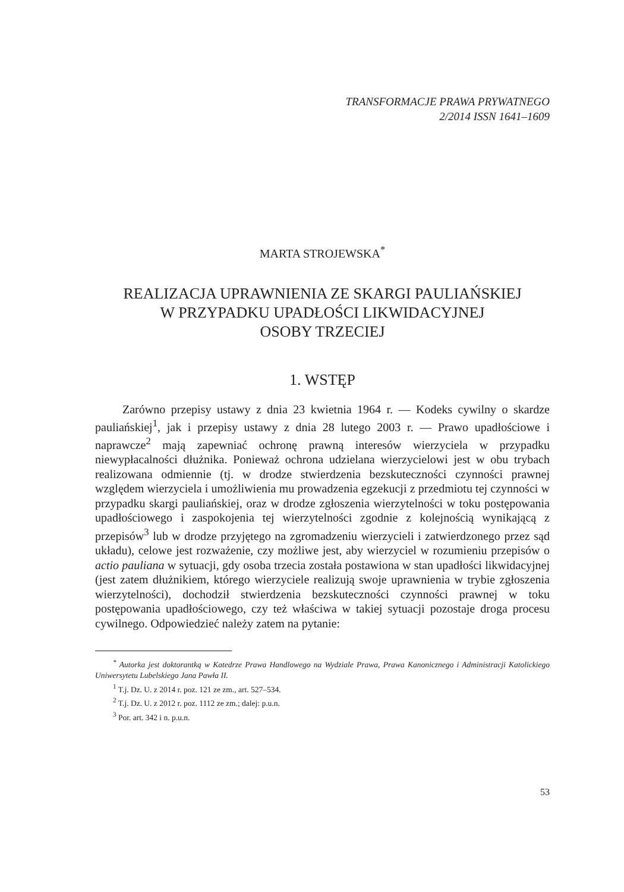TRANSFORMACJE PRAWA PRYWATNEGO
2/2014 ISSN 1641–1609
MARTA STROJEWSKA<sup>*</sup>
REALIZACJA UPRAWNIENIA ZE SKARGI PAULIAŃSKIEJ
W PRZYPADKU UPADŁOŚCI LIKWIDACYJNEJ
OSOBY TRZECIEJ
1. WSTĘP
Zarówno przepisy ustawy z dnia 23 kwietnia 1964 r. — Kodeks cywilny o skardze pauliańskiej<sup>1</sup>, jak i przepisy ustawy z dnia 28 lutego 2003 r. — Prawo upadłościowe i naprawcze<sup>2</sup> mają zapewniać ochronę prawną interesów wierzyciela w przypadku niewypłacalności dłużnika. Ponieważ ochrona udzielana wierzycielowi jest w obu trybach realizowana odmiennie (tj. w drodze stwierdzenia bezskuteczności czynności prawnej względem wierzyciela i umożliwienia mu prowadzenia egzekucji z przedmiotu tej czynności w przypadku skargi pauliańskiej, oraz w drodze zgłoszenia wierzytelności w toku postępowania upadłościowego i zaspokojenia tej wierzytelności zgodnie z kolejnością wynikającą z przepisów<sup>3</sup> lub w drodze przyjętego na zgromadzeniu wierzycieli i zatwierdzonego przez sąd układu), celowe jest rozważenie, czy możliwe jest, aby wierzyciel w rozumieniu przepisów o actio pauliana w sytuacji, gdy osoba trzecia została postawiona w stan upadłości likwidacyjnej (jest zatem dłużnikiem, którego wierzyciele realizują swoje uprawnienia w trybie zgłoszenia wierzytelności), dochodził stwierdzenia bezskuteczności czynności prawnej w toku postępowania upadłościowego, czy też właściwa w takiej sytuacji pozostaje droga procesu cywilnego. Odpowiedzieć należy zatem na pytanie:
<sup>*</sup> Autorka jest doktorantką w Katedrze Prawa Handlowego na Wydziale Prawa, Prawa Kanonicznego i Administracji Katolickiego Uniwersytetu Lubelskiego Jana Pawła II.
<sup>1</sup> T.j. Dz. U. z 2014 r. poz. 121 ze zm., art. 527–534.
<sup>2</sup> T.j. Dz. U. z 2012 r. poz. 1112 ze zm.; dalej: p.u.n.
<sup>3</sup> Por. art. 342 i n. p.u.n.
53